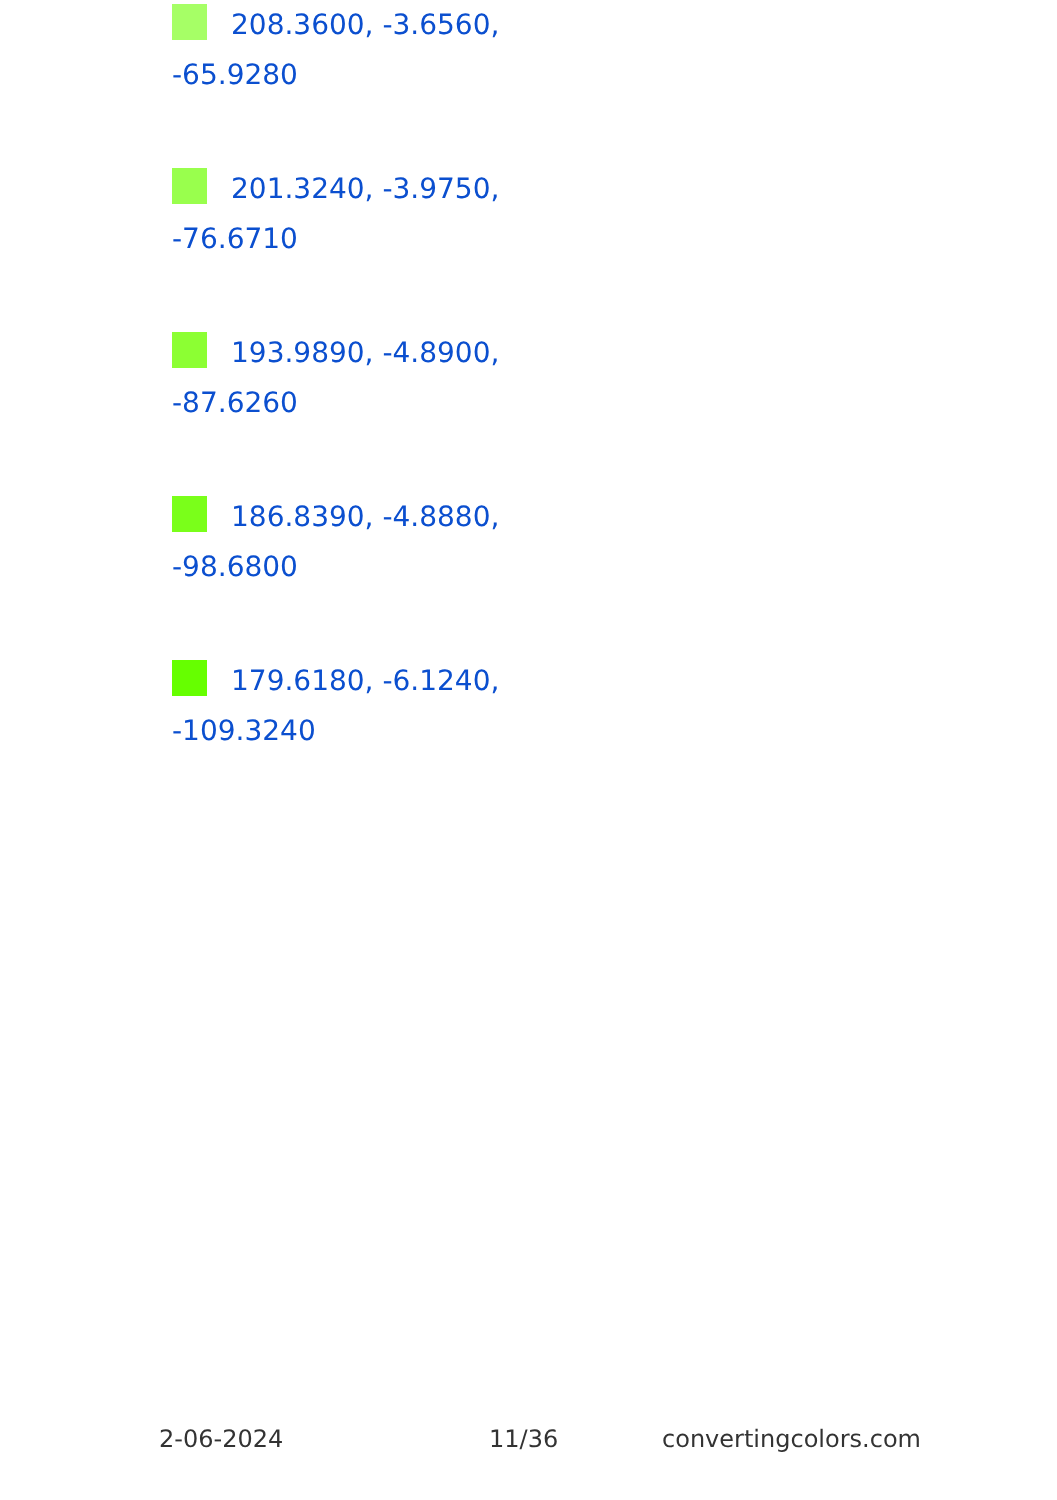208.3600, -3.6560, -65.9280
201.3240, -3.9750, -76.6710
193.9890, -4.8900, -87.6260
186.8390, -4.8880, -98.6800
179.6180, -6.1240, -109.3240
2-06-2024 11/36 convertingcolors.com